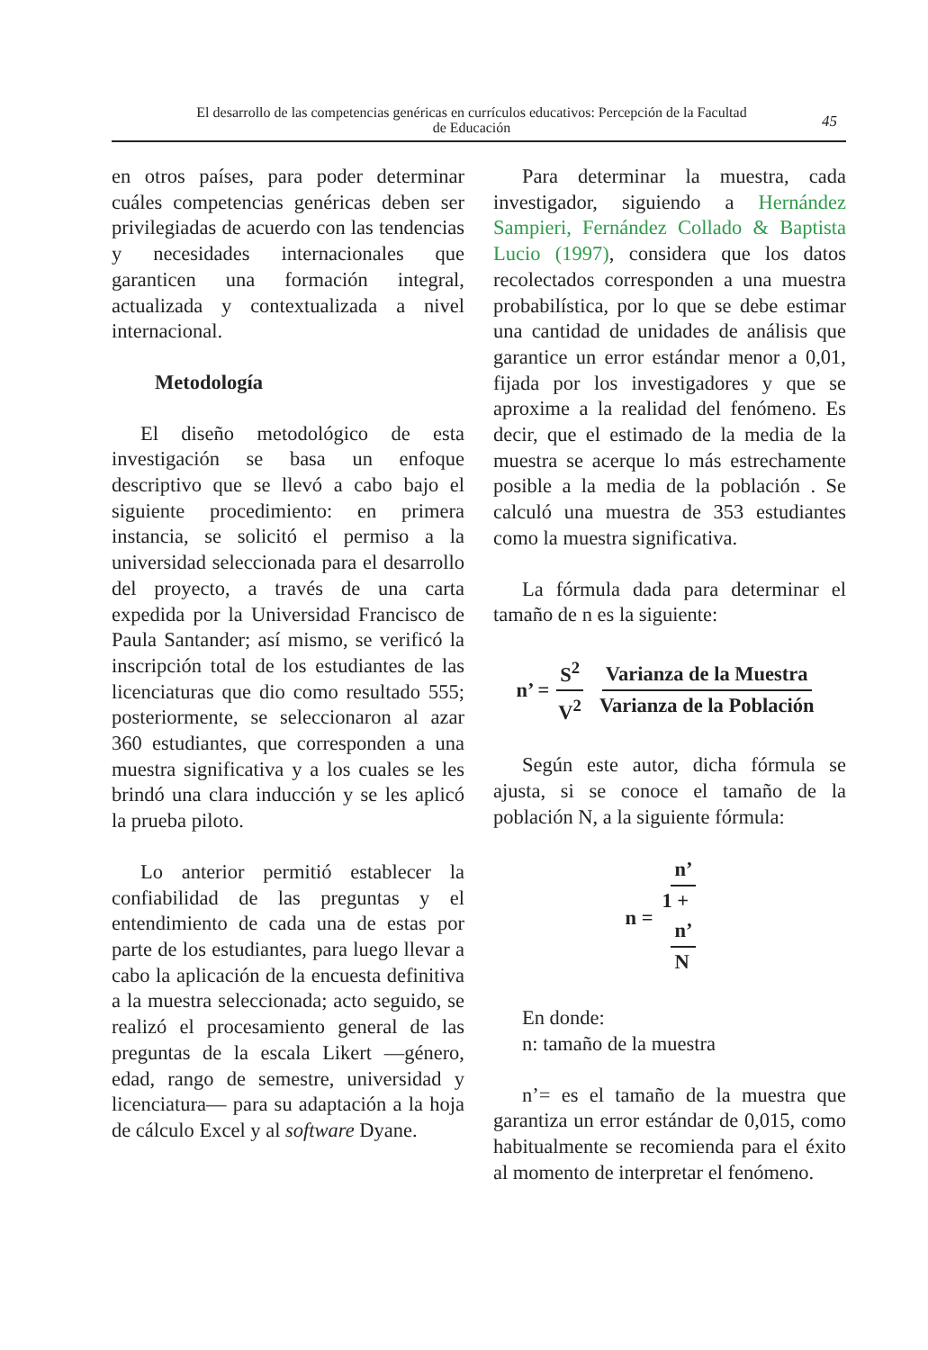El desarrollo de las competencias genéricas en currículos educativos: Percepción de la Facultad de Educación
45
en otros países, para poder determinar cuáles competencias genéricas deben ser privilegiadas de acuerdo con las tendencias y necesidades internacionales que garanticen una formación integral, actualizada y contextualizada a nivel internacional.
Metodología
El diseño metodológico de esta investigación se basa un enfoque descriptivo que se llevó a cabo bajo el siguiente procedimiento: en primera instancia, se solicitó el permiso a la universidad seleccionada para el desarrollo del proyecto, a través de una carta expedida por la Universidad Francisco de Paula Santander; así mismo, se verificó la inscripción total de los estudiantes de las licenciaturas que dio como resultado 555; posteriormente, se seleccionaron al azar 360 estudiantes, que corresponden a una muestra significativa y a los cuales se les brindó una clara inducción y se les aplicó la prueba piloto.
Lo anterior permitió establecer la confiabilidad de las preguntas y el entendimiento de cada una de estas por parte de los estudiantes, para luego llevar a cabo la aplicación de la encuesta definitiva a la muestra seleccionada; acto seguido, se realizó el procesamiento general de las preguntas de la escala Likert —género, edad, rango de semestre, universidad y licenciatura— para su adaptación a la hoja de cálculo Excel y al software Dyane.
Para determinar la muestra, cada investigador, siguiendo a Hernández Sampieri, Fernández Collado & Baptista Lucio (1997), considera que los datos recolectados corresponden a una muestra probabilística, por lo que se debe estimar una cantidad de unidades de análisis que garantice un error estándar menor a 0,01, fijada por los investigadores y que se aproxime a la realidad del fenómeno. Es decir, que el estimado de la media de la muestra se acerque lo más estrechamente posible a la media de la población . Se calculó una muestra de 353 estudiantes como la muestra significativa.
La fórmula dada para determinar el tamaño de n es la siguiente:
n’ = S<sup>2</sup> V<sup>2</sup> Varianza de la Muestra Varianza de la Población
Según este autor, dicha fórmula se ajusta, si se conoce el tamaño de la población N, a la siguiente fórmula:
n = n’ 1 +
n’
N
En donde:
n: tamaño de la muestra
n’= es el tamaño de la muestra que garantiza un error estándar de 0,015, como habitualmente se recomienda para el éxito al momento de interpretar el fenómeno.